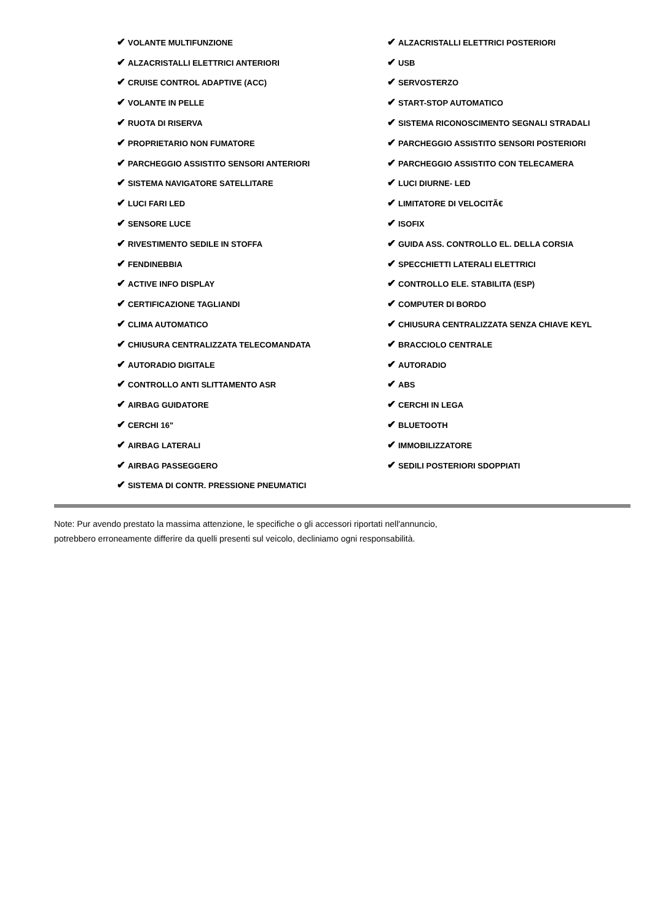| ✔ VOLANTE MULTIFUNZIONE | ✔ ALZACRISTALLI ELETTRICI POSTERIORI |
| ✔ ALZACRISTALLI ELETTRICI ANTERIORI | ✔ USB |
| ✔ CRUISE CONTROL ADAPTIVE (ACC) | ✔ SERVOSTERZO |
| ✔ VOLANTE IN PELLE | ✔ START-STOP AUTOMATICO |
| ✔ RUOTA DI RISERVA | ✔ SISTEMA RICONOSCIMENTO SEGNALI STRADALI |
| ✔ PROPRIETARIO NON FUMATORE | ✔ PARCHEGGIO ASSISTITO SENSORI POSTERIORI |
| ✔ PARCHEGGIO ASSISTITO SENSORI ANTERIORI | ✔ PARCHEGGIO ASSISTITO CON TELECAMERA |
| ✔ SISTEMA NAVIGATORE SATELLITARE | ✔ LUCI DIURNE- LED |
| ✔ LUCI FARI LED | ✔ LIMITATORE DI VELOCITÃ€ |
| ✔ SENSORE LUCE | ✔ ISOFIX |
| ✔ RIVESTIMENTO SEDILE IN STOFFA | ✔ GUIDA ASS. CONTROLLO EL. DELLA CORSIA |
| ✔ FENDINEBBIA | ✔ SPECCHIETTI LATERALI ELETTRICI |
| ✔ ACTIVE INFO DISPLAY | ✔ CONTROLLO ELE. STABILITA (ESP) |
| ✔ CERTIFICAZIONE TAGLIANDI | ✔ COMPUTER DI BORDO |
| ✔ CLIMA AUTOMATICO | ✔ CHIUSURA CENTRALIZZATA SENZA CHIAVE KEYL |
| ✔ CHIUSURA CENTRALIZZATA TELECOMANDATA | ✔ BRACCIOLO CENTRALE |
| ✔ AUTORADIO DIGITALE | ✔ AUTORADIO |
| ✔ CONTROLLO ANTI SLITTAMENTO ASR | ✔ ABS |
| ✔ AIRBAG GUIDATORE | ✔ CERCHI IN LEGA |
| ✔ CERCHI 16" | ✔ BLUETOOTH |
| ✔ AIRBAG LATERALI | ✔ IMMOBILIZZATORE |
| ✔ AIRBAG PASSEGGERO | ✔ SEDILI POSTERIORI SDOPPIATI |
| ✔ SISTEMA DI CONTR. PRESSIONE PNEUMATICI | |
Note: Pur avendo prestato la massima attenzione, le specifiche o gli accessori riportati nell'annuncio,
potrebbero erroneamente differire da quelli presenti sul veicolo, decliniamo ogni responsabilità.